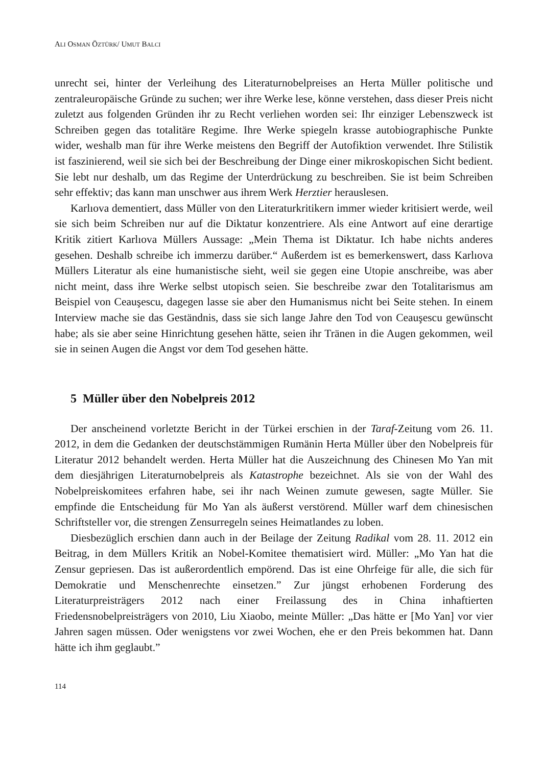ALI OSMAN ÖZTÜRK/ UMUT BALCI
unrecht sei, hinter der Verleihung des Literaturnobelpreises an Herta Müller politische und zentraleuropäische Gründe zu suchen; wer ihre Werke lese, könne verstehen, dass dieser Preis nicht zuletzt aus folgenden Gründen ihr zu Recht verliehen worden sei: Ihr einziger Lebenszweck ist Schreiben gegen das totalitäre Regime. Ihre Werke spiegeln krasse autobiographische Punkte wider, weshalb man für ihre Werke meistens den Begriff der Autofiktion verwendet. Ihre Stilistik ist faszinierend, weil sie sich bei der Beschreibung der Dinge einer mikroskopischen Sicht bedient. Sie lebt nur deshalb, um das Regime der Unterdrückung zu beschreiben. Sie ist beim Schreiben sehr effektiv; das kann man unschwer aus ihrem Werk Herztier herauslesen.
Karlıova dementiert, dass Müller von den Literaturkritikern immer wieder kritisiert werde, weil sie sich beim Schreiben nur auf die Diktatur konzentriere. Als eine Antwort auf eine derartige Kritik zitiert Karlıova Müllers Aussage: „Mein Thema ist Diktatur. Ich habe nichts anderes gesehen. Deshalb schreibe ich immerzu darüber.“ Außerdem ist es bemerkenswert, dass Karlıova Müllers Literatur als eine humanistische sieht, weil sie gegen eine Utopie anschreibe, was aber nicht meint, dass ihre Werke selbst utopisch seien. Sie beschreibe zwar den Totalitarismus am Beispiel von Ceauşescu, dagegen lasse sie aber den Humanismus nicht bei Seite stehen. In einem Interview mache sie das Geständnis, dass sie sich lange Jahre den Tod von Ceauşescu gewünscht habe; als sie aber seine Hinrichtung gesehen hätte, seien ihr Tränen in die Augen gekommen, weil sie in seinen Augen die Angst vor dem Tod gesehen hätte.
5 Müller über den Nobelpreis 2012
Der anscheinend vorletzte Bericht in der Türkei erschien in der Taraf-Zeitung vom 26. 11. 2012, in dem die Gedanken der deutschstämmigen Rumänin Herta Müller über den Nobelpreis für Literatur 2012 behandelt werden. Herta Müller hat die Auszeichnung des Chinesen Mo Yan mit dem diesjährigen Literaturnobelpreis als Katastrophe bezeichnet. Als sie von der Wahl des Nobelpreiskomitees erfahren habe, sei ihr nach Weinen zumute gewesen, sagte Müller. Sie empfinde die Entscheidung für Mo Yan als äußerst verstörend. Müller warf dem chinesischen Schriftsteller vor, die strengen Zensurregeln seines Heimatlandes zu loben.
Diesbezüglich erschien dann auch in der Beilage der Zeitung Radikal vom 28. 11. 2012 ein Beitrag, in dem Müllers Kritik an Nobel-Komitee thematisiert wird. Müller: „Mo Yan hat die Zensur gepriesen. Das ist außerordentlich empörend. Das ist eine Ohrfeige für alle, die sich für Demokratie und Menschenrechte einsetzen.” Zur jüngst erhobenen Forderung des Literaturpreisträgers 2012 nach einer Freilassung des in China inhaftierten Friedensnobelpreisträgers von 2010, Liu Xiaobo, meinte Müller: „Das hätte er [Mo Yan] vor vier Jahren sagen müssen. Oder wenigstens vor zwei Wochen, ehe er den Preis bekommen hat. Dann hätte ich ihm geglaubt.”
114